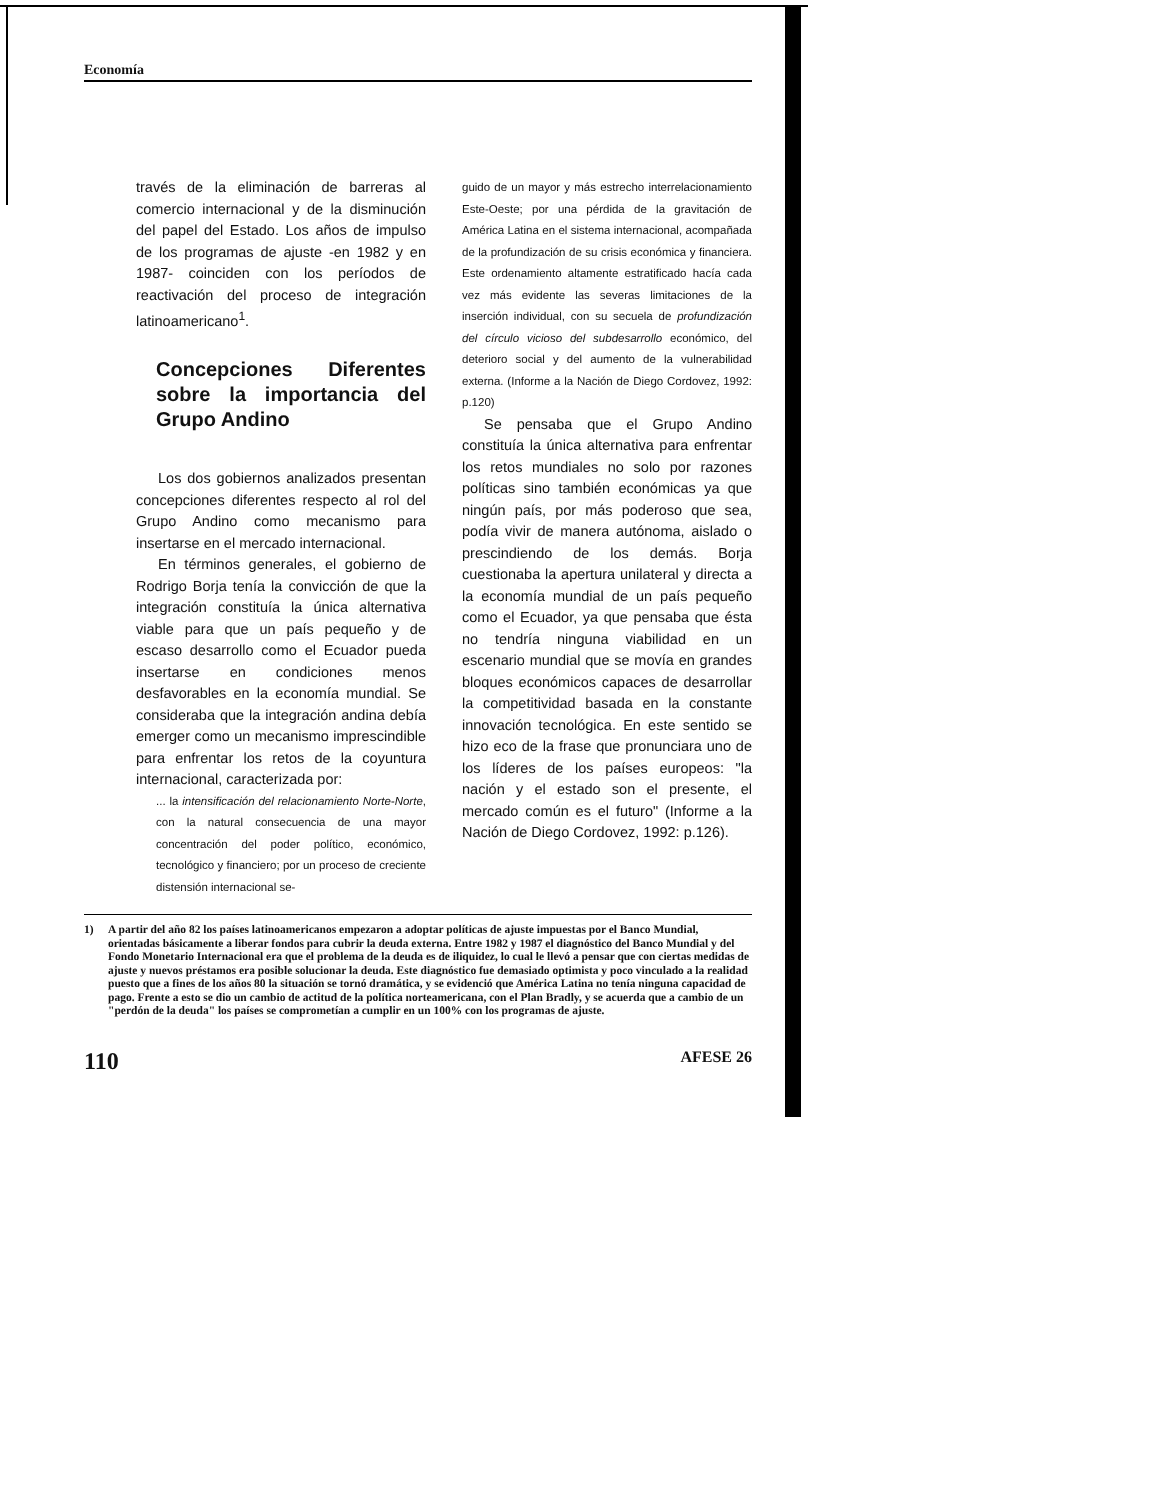Economía
través de la eliminación de barreras al comercio internacional y de la disminución del papel del Estado. Los años de impulso de los programas de ajuste -en 1982 y en 1987- coinciden con los períodos de reactivación del proceso de integración latinoamericano<sup>1</sup>.
Concepciones Diferentes sobre la importancia del Grupo Andino
Los dos gobiernos analizados presentan concepciones diferentes respecto al rol del Grupo Andino como mecanismo para insertarse en el mercado internacional.
En términos generales, el gobierno de Rodrigo Borja tenía la convicción de que la integración constituía la única alternativa viable para que un país pequeño y de escaso desarrollo como el Ecuador pueda insertarse en condiciones menos desfavorables en la economía mundial. Se consideraba que la integración andina debía emerger como un mecanismo imprescindible para enfrentar los retos de la coyuntura internacional, caracterizada por:
... la intensificación del relacionamiento Norte-Norte, con la natural consecuencia de una mayor concentración del poder político, económico, tecnológico y financiero; por un proceso de creciente distensión internacional se-
guido de un mayor y más estrecho interrelacionamiento Este-Oeste; por una pérdida de la gravitación de América Latina en el sistema internacional, acompañada de la profundización de su crisis económica y financiera. Este ordenamiento altamente estratificado hacía cada vez más evidente las severas limitaciones de la inserción individual, con su secuela de profundización del círculo vicioso del subdesarrollo económico, del deterioro social y del aumento de la vulnerabilidad externa. (Informe a la Nación de Diego Cordovez, 1992: p.120)
Se pensaba que el Grupo Andino constituía la única alternativa para enfrentar los retos mundiales no solo por razones políticas sino también económicas ya que ningún país, por más poderoso que sea, podía vivir de manera autónoma, aislado o prescindiendo de los demás. Borja cuestionaba la apertura unilateral y directa a la economía mundial de un país pequeño como el Ecuador, ya que pensaba que ésta no tendría ninguna viabilidad en un escenario mundial que se movía en grandes bloques económicos capaces de desarrollar la competitividad basada en la constante innovación tecnológica. En este sentido se hizo eco de la frase que pronunciara uno de los líderes de los países europeos: "la nación y el estado son el presente, el mercado común es el futuro" (Informe a la Nación de Diego Cordovez, 1992: p.126).
1) A partir del año 82 los países latinoamericanos empezaron a adoptar políticas de ajuste impuestas por el Banco Mundial, orientadas básicamente a liberar fondos para cubrir la deuda externa. Entre 1982 y 1987 el diagnóstico del Banco Mundial y del Fondo Monetario Internacional era que el problema de la deuda es de iliquidez, lo cual le llevó a pensar que con ciertas medidas de ajuste y nuevos préstamos era posible solucionar la deuda. Este diagnóstico fue demasiado optimista y poco vinculado a la realidad puesto que a fines de los años 80 la situación se tornó dramática, y se evidenció que América Latina no tenía ninguna capacidad de pago. Frente a esto se dio un cambio de actitud de la política norteamericana, con el Plan Bradly, y se acuerda que a cambio de un "perdón de la deuda" los países se comprometían a cumplir en un 100% con los programas de ajuste.
110 AFESE 26